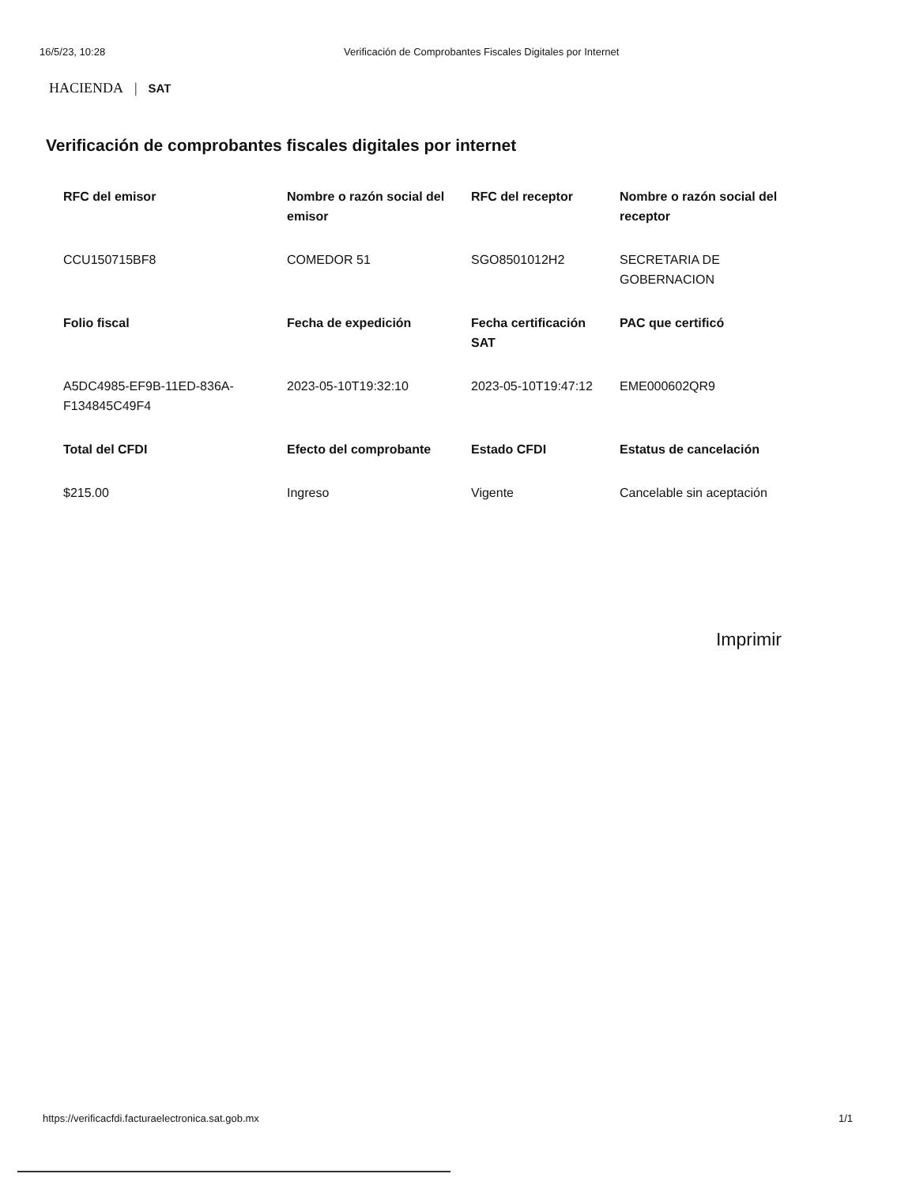16/5/23, 10:28 Verificación de Comprobantes Fiscales Digitales por Internet
HACIENDA | SAT
Verificación de comprobantes fiscales digitales por internet
| RFC del emisor | Nombre o razón social del emisor | RFC del receptor | Nombre o razón social del receptor |
| --- | --- | --- | --- |
| CCU150715BF8 | COMEDOR 51 | SGO8501012H2 | SECRETARIA DE GOBERNACION |
| Folio fiscal | Fecha de expedición | Fecha certificación SAT | PAC que certificó |
| A5DC4985-EF9B-11ED-836A-F134845C49F4 | 2023-05-10T19:32:10 | 2023-05-10T19:47:12 | EME000602QR9 |
| Total del CFDI | Efecto del comprobante | Estado CFDI | Estatus de cancelación |
| $215.00 | Ingreso | Vigente | Cancelable sin aceptación |
Imprimir
https://verificacfdi.facturaelectronica.sat.gob.mx 1/1